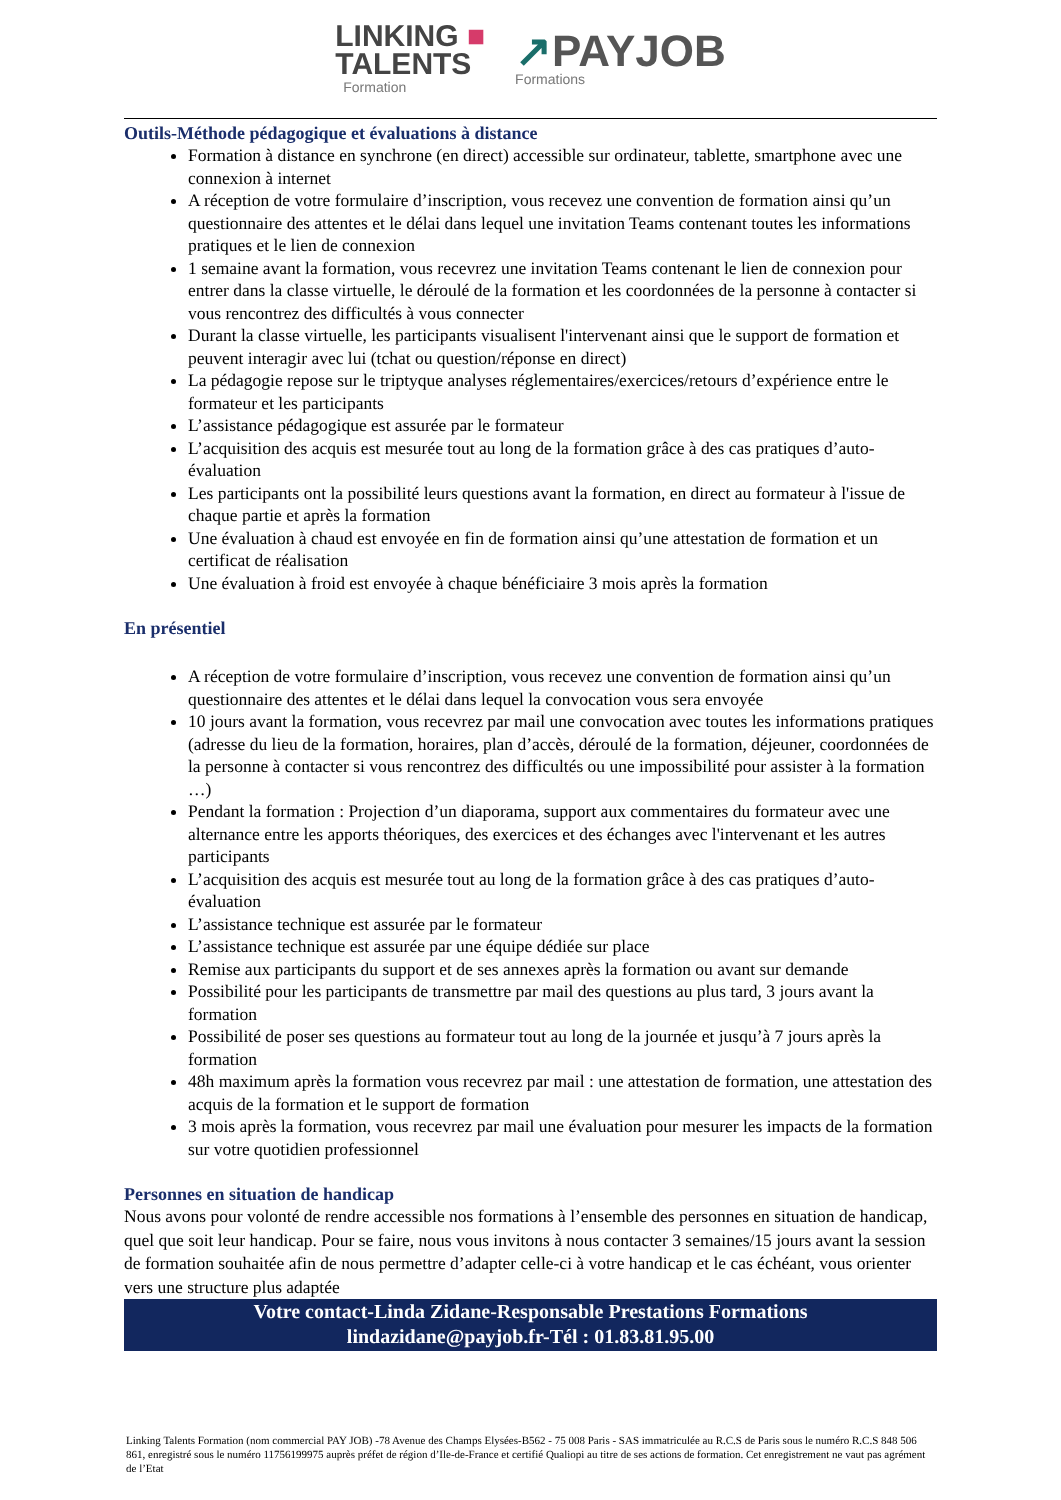LINKING ■
TALENTS
Formation
↗PAYJOB
Formations
Outils-Méthode pédagogique et évaluations à distance
Formation à distance en synchrone (en direct) accessible sur ordinateur, tablette, smartphone avec une connexion à internet
A réception de votre formulaire d’inscription, vous recevez une convention de formation ainsi qu’un questionnaire des attentes et le délai dans lequel une invitation Teams contenant toutes les informations pratiques et le lien de connexion
1 semaine avant la formation, vous recevrez une invitation Teams contenant le lien de connexion pour entrer dans la classe virtuelle, le déroulé de la formation et les coordonnées de la personne à contacter si vous rencontrez des difficultés à vous connecter
Durant la classe virtuelle, les participants visualisent l'intervenant ainsi que le support de formation et peuvent interagir avec lui (tchat ou question/réponse en direct)
La pédagogie repose sur le triptyque analyses réglementaires/exercices/retours d’expérience entre le formateur et les participants
L’assistance pédagogique est assurée par le formateur
L’acquisition des acquis est mesurée tout au long de la formation grâce à des cas pratiques d’auto-évaluation
Les participants ont la possibilité leurs questions avant la formation, en direct au formateur à l'issue de chaque partie et après la formation
Une évaluation à chaud est envoyée en fin de formation ainsi qu’une attestation de formation et un certificat de réalisation
Une évaluation à froid est envoyée à chaque bénéficiaire 3 mois après la formation
En présentiel
A réception de votre formulaire d’inscription, vous recevez une convention de formation ainsi qu’un questionnaire des attentes et le délai dans lequel la convocation vous sera envoyée
10 jours avant la formation, vous recevrez par mail une convocation avec toutes les informations pratiques (adresse du lieu de la formation, horaires, plan d’accès, déroulé de la formation, déjeuner, coordonnées de la personne à contacter si vous rencontrez des difficultés ou une impossibilité pour assister à la formation …)
Pendant la formation : Projection d’un diaporama, support aux commentaires du formateur avec une alternance entre les apports théoriques, des exercices et des échanges avec l'intervenant et les autres participants
L’acquisition des acquis est mesurée tout au long de la formation grâce à des cas pratiques d’auto-évaluation
L’assistance technique est assurée par le formateur
L’assistance technique est assurée par une équipe dédiée sur place
Remise aux participants du support et de ses annexes après la formation ou avant sur demande
Possibilité pour les participants de transmettre par mail des questions au plus tard, 3 jours avant la formation
Possibilité de poser ses questions au formateur tout au long de la journée et jusqu’à 7 jours après la formation
48h maximum après la formation vous recevrez par mail : une attestation de formation, une attestation des acquis de la formation et le support de formation
3 mois après la formation, vous recevrez par mail une évaluation pour mesurer les impacts de la formation sur votre quotidien professionnel
Personnes en situation de handicap
Nous avons pour volonté de rendre accessible nos formations à l’ensemble des personnes en situation de handicap, quel que soit leur handicap. Pour se faire, nous vous invitons à nous contacter 3 semaines/15 jours avant la session de formation souhaitée afin de nous permettre d’adapter celle-ci à votre handicap et le cas échéant, vous orienter vers une structure plus adaptée
Votre contact-Linda Zidane-Responsable Prestations Formations
lindazidane@payjob.fr-Tél : 01.83.81.95.00
Linking Talents Formation (nom commercial PAY JOB) -78 Avenue des Champs Elysées-B562 - 75 008 Paris - SAS immatriculée au R.C.S de Paris sous le numéro R.C.S 848 506 861, enregistré sous le numéro 11756199975 auprès préfet de région d’Ile-de-France et certifié Qualiopi au titre de ses actions de formation. Cet enregistrement ne vaut pas agrément de l’Etat